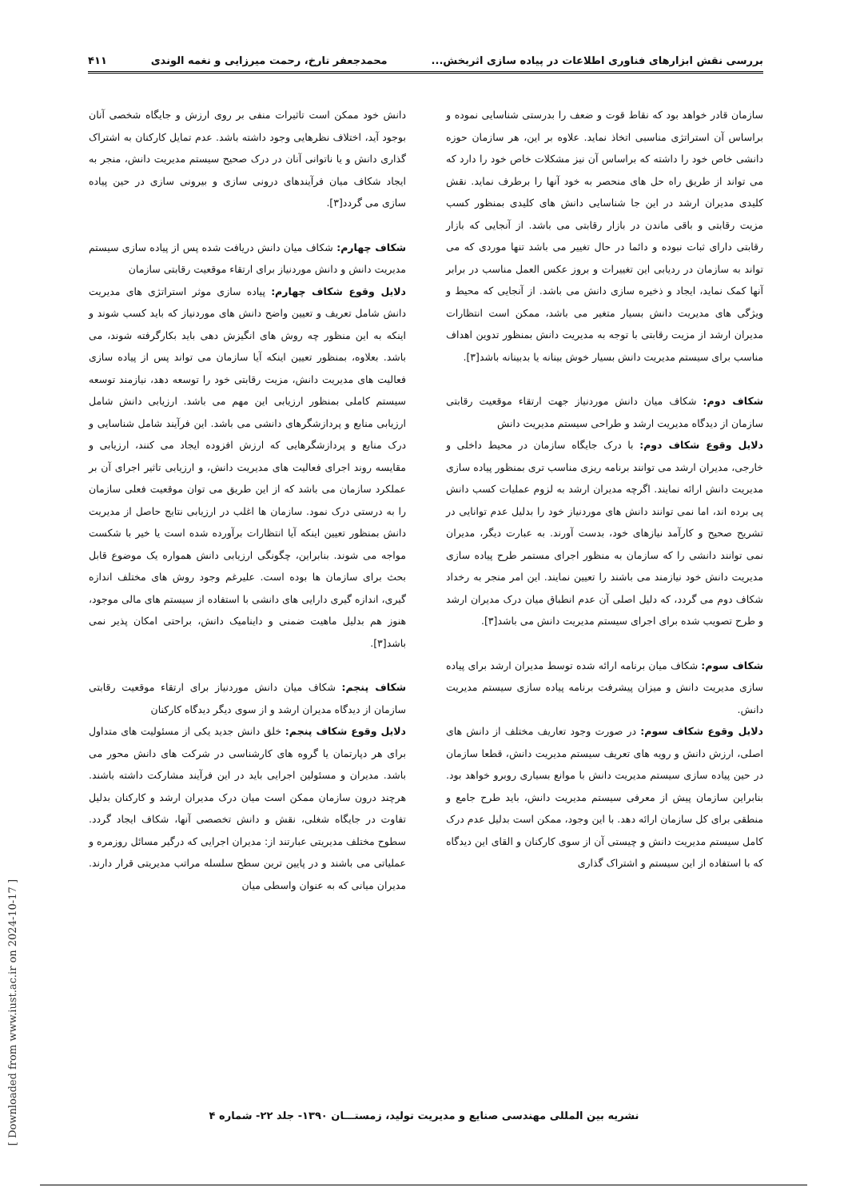بررسی نقش ابزارهای فناوری اطلاعات در پیاده سازی اثربخش... محمدجعفر تارخ، رحمت میرزایی و نغمه الوندی ۴۱۱
سازمان قادر خواهد بود که نقاط قوت و ضعف را بدرستی شناسایی نموده و براساس آن استراتژی مناسبی اتخاذ نماید. علاوه بر این، هر سازمان حوزه دانشی خاص خود را داشته که براساس آن نیز مشکلات خاص خود را دارد که می تواند از طریق راه حل های منحصر به خود آنها را برطرف نماید. نقش کلیدی مدیران ارشد در این جا شناسایی دانش های کلیدی بمنظور کسب مزیت رقابتی و باقی ماندن در بازار رقابتی می باشد. از آنجایی که بازار رقابتی دارای ثبات نبوده و دائما در حال تغییر می باشد تنها موردی که می تواند به سازمان در ردیابی این تغییرات و بروز عکس العمل مناسب در برابر آنها کمک نماید، ایجاد و ذخیره سازی دانش می باشد. از آنجایی که محیط و ویژگی های مدیریت دانش بسیار متغیر می باشد، ممکن است انتظارات مدیران ارشد از مزیت رقابتی با توجه به مدیریت دانش بمنظور تدوین اهداف مناسب برای سیستم مدیریت دانش بسیار خوش بینانه یا بدبینانه باشد[۳].
شکاف دوم: شکاف میان دانش موردنیاز جهت ارتقاء موقعیت رقابتی سازمان از دیدگاه مدیریت ارشد و طراحی سیستم مدیریت دانش
دلایل وقوع شکاف دوم: با درک جایگاه سازمان در محیط داخلی و خارجی، مدیران ارشد می توانند برنامه ریزی مناسب تری بمنظور پیاده سازی مدیریت دانش ارائه نمایند. اگرچه مدیران ارشد به لزوم عملیات کسب دانش پی برده اند، اما نمی توانند دانش های موردنیاز خود را بدلیل عدم توانایی در تشریح صحیح و کارآمد نیازهای خود، بدست آورند. به عبارت دیگر، مدیران نمی توانند دانشی را که سازمان به منظور اجرای مستمر طرح پیاده سازی مدیریت دانش خود نیازمند می باشند را تعیین نمایند. این امر منجر به رخداد شکاف دوم می گردد، که دلیل اصلی آن عدم انطباق میان درک مدیران ارشد و طرح تصویب شده برای اجرای سیستم مدیریت دانش می باشد[۳].
شکاف سوم: شکاف میان برنامه ارائه شده توسط مدیران ارشد برای پیاده سازی مدیریت دانش و میزان پیشرفت برنامه پیاده سازی سیستم مدیریت دانش.
دلایل وقوع شکاف سوم: در صورت وجود تعاریف مختلف از دانش های اصلی، ارزش دانش و رویه های تعریف سیستم مدیریت دانش، قطعا سازمان در حین پیاده سازی سیستم مدیریت دانش با موانع بسیاری روبرو خواهد بود. بنابراین سازمان پیش از معرفی سیستم مدیریت دانش، باید طرح جامع و منطقی برای کل سازمان ارائه دهد. با این وجود، ممکن است بدلیل عدم درک کامل سیستم مدیریت دانش و چیستی آن از سوی کارکنان و القای این دیدگاه که با استفاده از این سیستم و اشتراک گذاری
دانش خود ممکن است تاثیرات منفی بر روی ارزش و جایگاه شخصی آنان بوجود آید، اختلاف نظرهایی وجود داشته باشد. عدم تمایل کارکنان به اشتراک گذاری دانش و یا ناتوانی آنان در درک صحیح سیستم مدیریت دانش، منجر به ایجاد شکاف میان فرآیندهای درونی سازی و بیرونی سازی در حین پیاده سازی می گردد[۳].
شکاف چهارم: شکاف میان دانش دریافت شده پس از پیاده سازی سیستم مدیریت دانش و دانش موردنیاز برای ارتقاء موقعیت رقابتی سازمان
دلایل وقوع شکاف چهارم: پیاده سازی موثر استراتژی های مدیریت دانش شامل تعریف و تعیین واضح دانش های موردنیاز که باید کسب شوند و اینکه به این منظور چه روش های انگیزش دهی باید بکارگرفته شوند، می باشد. بعلاوه، بمنظور تعیین اینکه آیا سازمان می تواند پس از پیاده سازی فعالیت های مدیریت دانش، مزیت رقابتی خود را توسعه دهد، نیازمند توسعه سیستم کاملی بمنظور ارزیابی این مهم می باشد. ارزیابی دانش شامل ارزیابی منابع و پردازشگرهای دانشی می باشد. این فرآیند شامل شناسایی و درک منابع و پردازشگرهایی که ارزش افزوده ایجاد می کنند، ارزیابی و مقایسه روند اجرای فعالیت های مدیریت دانش، و ارزیابی تاثیر اجرای آن بر عملکرد سازمان می باشد که از این طریق می توان موقعیت فعلی سازمان را به درستی درک نمود. سازمان ها اغلب در ارزیابی نتایج حاصل از مدیریت دانش بمنظور تعیین اینکه آیا انتظارات برآورده شده است یا خیر با شکست مواجه می شوند. بنابراین، چگونگی ارزیابی دانش همواره یک موضوع قابل بحث برای سازمان ها بوده است. علیرغم وجود روش های مختلف اندازه گیری، اندازه گیری دارایی های دانشی با استفاده از سیستم های مالی موجود، هنوز هم بدلیل ماهیت ضمنی و داینامیک دانش، براحتی امکان پذیر نمی باشد[۳].
شکاف پنجم: شکاف میان دانش موردنیاز برای ارتقاء موقعیت رقابتی سازمان از دیدگاه مدیران ارشد و از سوی دیگر دیدگاه کارکنان
دلایل وقوع شکاف پنجم: خلق دانش جدید یکی از مسئولیت های متداول برای هر دپارتمان یا گروه های کارشناسی در شرکت های دانش محور می باشد. مدیران و مسئولین اجرایی باید در این فرآیند مشارکت داشته باشند. هرچند درون سازمان ممکن است میان درک مدیران ارشد و کارکنان بدلیل تفاوت در جایگاه شغلی، نقش و دانش تخصصی آنها، شکاف ایجاد گردد. سطوح مختلف مدیریتی عبارتند از: مدیران اجرایی که درگیر مسائل روزمره و عملیاتی می باشند و در پایین ترین سطح سلسله مراتب مدیریتی قرار دارند. مدیران میانی که به عنوان واسطی میان
نشریه بین المللی مهندسی صنایع و مدیریت تولید، زمستـــان ۱۳۹۰- جلد ۲۲- شماره ۴
[ Downloaded from www.iust.ac.ir on 2024-10-17 ]